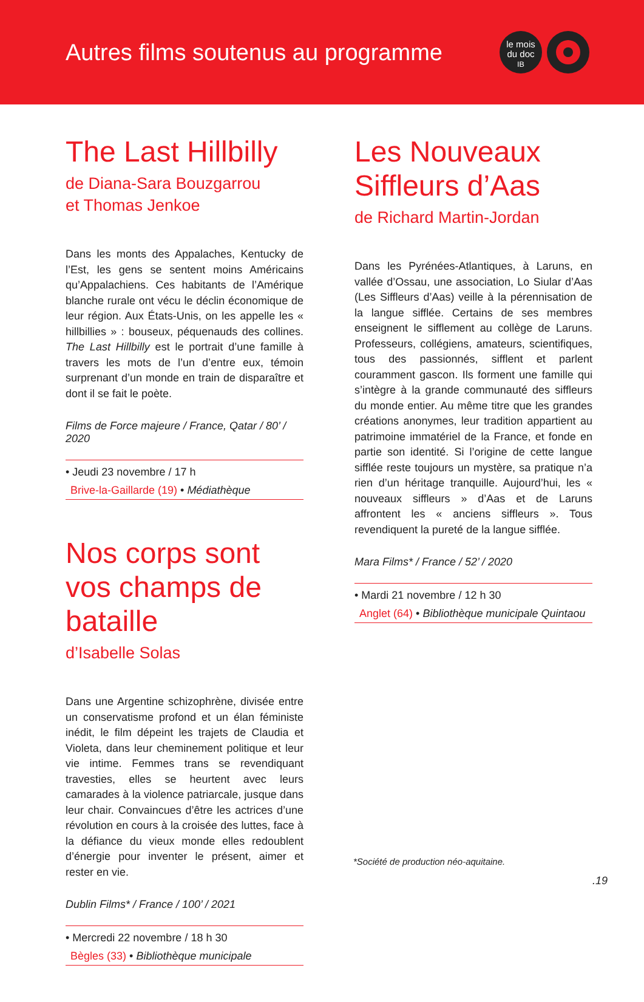Autres films soutenus au programme
le mois
du doc
IB
The Last Hillbilly
de Diana-Sara Bouzgarrou
et Thomas Jenkoe
Dans les monts des Appalaches, Kentucky de l’Est, les gens se sentent moins Américains qu’Appalachiens. Ces habitants de l’Amérique blanche rurale ont vécu le déclin économique de leur région. Aux États-Unis, on les appelle les « hillbillies » : bouseux, péquenauds des collines. The Last Hillbilly est le portrait d’une famille à travers les mots de l’un d’entre eux, témoin surprenant d’un monde en train de disparaître et dont il se fait le poète.
Films de Force majeure / France, Qatar / 80’ / 2020
• Jeudi 23 novembre / 17 h
Brive-la-Gaillarde (19) • Médiathèque
Nos corps sont vos champs de bataille
d’Isabelle Solas
Dans une Argentine schizophrène, divisée entre un conservatisme profond et un élan féministe inédit, le film dépeint les trajets de Claudia et Violeta, dans leur cheminement politique et leur vie intime. Femmes trans se revendiquant travesties, elles se heurtent avec leurs camarades à la violence patriarcale, jusque dans leur chair. Convaincues d’être les actrices d’une révolution en cours à la croisée des luttes, face à la défiance du vieux monde elles redoublent d’énergie pour inventer le présent, aimer et rester en vie.
Dublin Films* / France / 100’ / 2021
• Mercredi 22 novembre / 18 h 30
Bègles (33) • Bibliothèque municipale
Les Nouveaux Siffleurs d’Aas
de Richard Martin-Jordan
Dans les Pyrénées-Atlantiques, à Laruns, en vallée d’Ossau, une association, Lo Siular d’Aas (Les Siffleurs d’Aas) veille à la pérennisation de la langue sifflée. Certains de ses membres enseignent le sifflement au collège de Laruns. Professeurs, collégiens, amateurs, scientifiques, tous des passionnés, sifflent et parlent couramment gascon. Ils forment une famille qui s’intègre à la grande communauté des siffleurs du monde entier. Au même titre que les grandes créations anonymes, leur tradition appartient au patrimoine immatériel de la France, et fonde en partie son identité. Si l’origine de cette langue sifflée reste toujours un mystère, sa pratique n’a rien d’un héritage tranquille. Aujourd’hui, les « nouveaux siffleurs » d’Aas et de Laruns affrontent les « anciens siffleurs ». Tous revendiquent la pureté de la langue sifflée.
Mara Films* / France / 52’ / 2020
• Mardi 21 novembre / 12 h 30
Anglet (64) • Bibliothèque municipale Quintaou
*Société de production néo-aquitaine.
.19